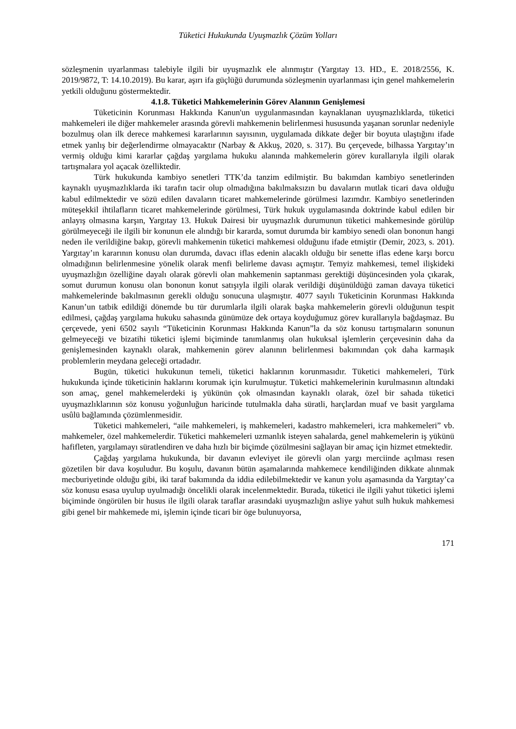Tüketici Hukukunda Uyuşmazlık Çözüm Yolları
sözleşmenin uyarlanması talebiyle ilgili bir uyuşmazlık ele alınmıştır (Yargıtay 13. HD., E. 2018/2556, K. 2019/9872, T: 14.10.2019). Bu karar, aşırı ifa güçlüğü durumunda sözleşmenin uyarlanması için genel mahkemelerin yetkili olduğunu göstermektedir.
4.1.8. Tüketici Mahkemelerinin Görev Alanının Genişlemesi
Tüketicinin Korunması Hakkında Kanun'un uygulanmasından kaynaklanan uyuşmazlıklarda, tüketici mahkemeleri ile diğer mahkemeler arasında görevli mahkemenin belirlenmesi hususunda yaşanan sorunlar nedeniyle bozulmuş olan ilk derece mahkemesi kararlarının sayısının, uygulamada dikkate değer bir boyuta ulaştığını ifade etmek yanlış bir değerlendirme olmayacaktır (Narbay & Akkuş, 2020, s. 317). Bu çerçevede, bilhassa Yargıtay’ın vermiş olduğu kimi kararlar çağdaş yargılama hukuku alanında mahkemelerin görev kurallarıyla ilgili olarak tartışmalara yol açacak özelliktedir.
Türk hukukunda kambiyo senetleri TTK’da tanzim edilmiştir. Bu bakımdan kambiyo senetlerinden kaynaklı uyuşmazlıklarda iki tarafın tacir olup olmadığına bakılmaksızın bu davaların mutlak ticari dava olduğu kabul edilmektedir ve sözü edilen davaların ticaret mahkemelerinde görülmesi lazımdır. Kambiyo senetlerinden müteşekkil ihtilafların ticaret mahkemelerinde görülmesi, Türk hukuk uygulamasında doktrinde kabul edilen bir anlayış olmasına karşın, Yargıtay 13. Hukuk Dairesi bir uyuşmazlık durumunun tüketici mahkemesinde görülüp görülmeyeceği ile ilgili bir konunun ele alındığı bir kararda, somut durumda bir kambiyo senedi olan bononun hangi neden ile verildiğine bakıp, görevli mahkemenin tüketici mahkemesi olduğunu ifade etmiştir (Demir, 2023, s. 201). Yargıtay’ın kararının konusu olan durumda, davacı iflas edenin alacaklı olduğu bir senette iflas edene karşı borcu olmadığının belirlenmesine yönelik olarak menfi belirleme davası açmıştır. Temyiz mahkemesi, temel ilişkideki uyuşmazlığın özelliğine dayalı olarak görevli olan mahkemenin saptanması gerektiği düşüncesinden yola çıkarak, somut durumun konusu olan bononun konut satışıyla ilgili olarak verildiği düşünüldüğü zaman davaya tüketici mahkemelerinde bakılmasının gerekli olduğu sonucuna ulaşmıştır. 4077 sayılı Tüketicinin Korunması Hakkında Kanun’un tatbik edildiği dönemde bu tür durumlarla ilgili olarak başka mahkemelerin görevli olduğunun tespit edilmesi, çağdaş yargılama hukuku sahasında günümüze dek ortaya koyduğumuz görev kurallarıyla bağdaşmaz. Bu çerçevede, yeni 6502 sayılı “Tüketicinin Korunması Hakkında Kanun”la da söz konusu tartışmaların sonunun gelmeyeceği ve bizatihi tüketici işlemi biçiminde tanımlanmış olan hukuksal işlemlerin çerçevesinin daha da genişlemesinden kaynaklı olarak, mahkemenin görev alanının belirlenmesi bakımından çok daha karmaşık problemlerin meydana geleceği ortadadır.
Bugün, tüketici hukukunun temeli, tüketici haklarının korunmasıdır. Tüketici mahkemeleri, Türk hukukunda içinde tüketicinin haklarını korumak için kurulmuştur. Tüketici mahkemelerinin kurulmasının altındaki son amaç, genel mahkemelerdeki iş yükünün çok olmasından kaynaklı olarak, özel bir sahada tüketici uyuşmazlıklarının söz konusu yoğunluğun haricinde tutulmakla daha süratli, harçlardan muaf ve basit yargılama usûlü bağlamında çözümlenmesidir.
Tüketici mahkemeleri, “aile mahkemeleri, iş mahkemeleri, kadastro mahkemeleri, icra mahkemeleri” vb. mahkemeler, özel mahkemelerdir. Tüketici mahkemeleri uzmanlık isteyen sahalarda, genel mahkemelerin iş yükünü hafifleten, yargılamayı süratlendiren ve daha hızlı bir biçimde çözülmesini sağlayan bir amaç için hizmet etmektedir.
Çağdaş yargılama hukukunda, bir davanın evleviyet ile görevli olan yargı merciinde açılması resen gözetilen bir dava koşuludur. Bu koşulu, davanın bütün aşamalarında mahkemece kendiliğinden dikkate alınmak mecburiyetinde olduğu gibi, iki taraf bakımında da iddia edilebilmektedir ve kanun yolu aşamasında da Yargıtay’ca söz konusu esasa uyulup uyulmadığı öncelikli olarak incelenmektedir. Burada, tüketici ile ilgili yahut tüketici işlemi biçiminde öngörülen bir husus ile ilgili olarak taraflar arasındaki uyuşmazlığın asliye yahut sulh hukuk mahkemesi gibi genel bir mahkemede mi, işlemin içinde ticari bir öge bulunuyorsa,
171